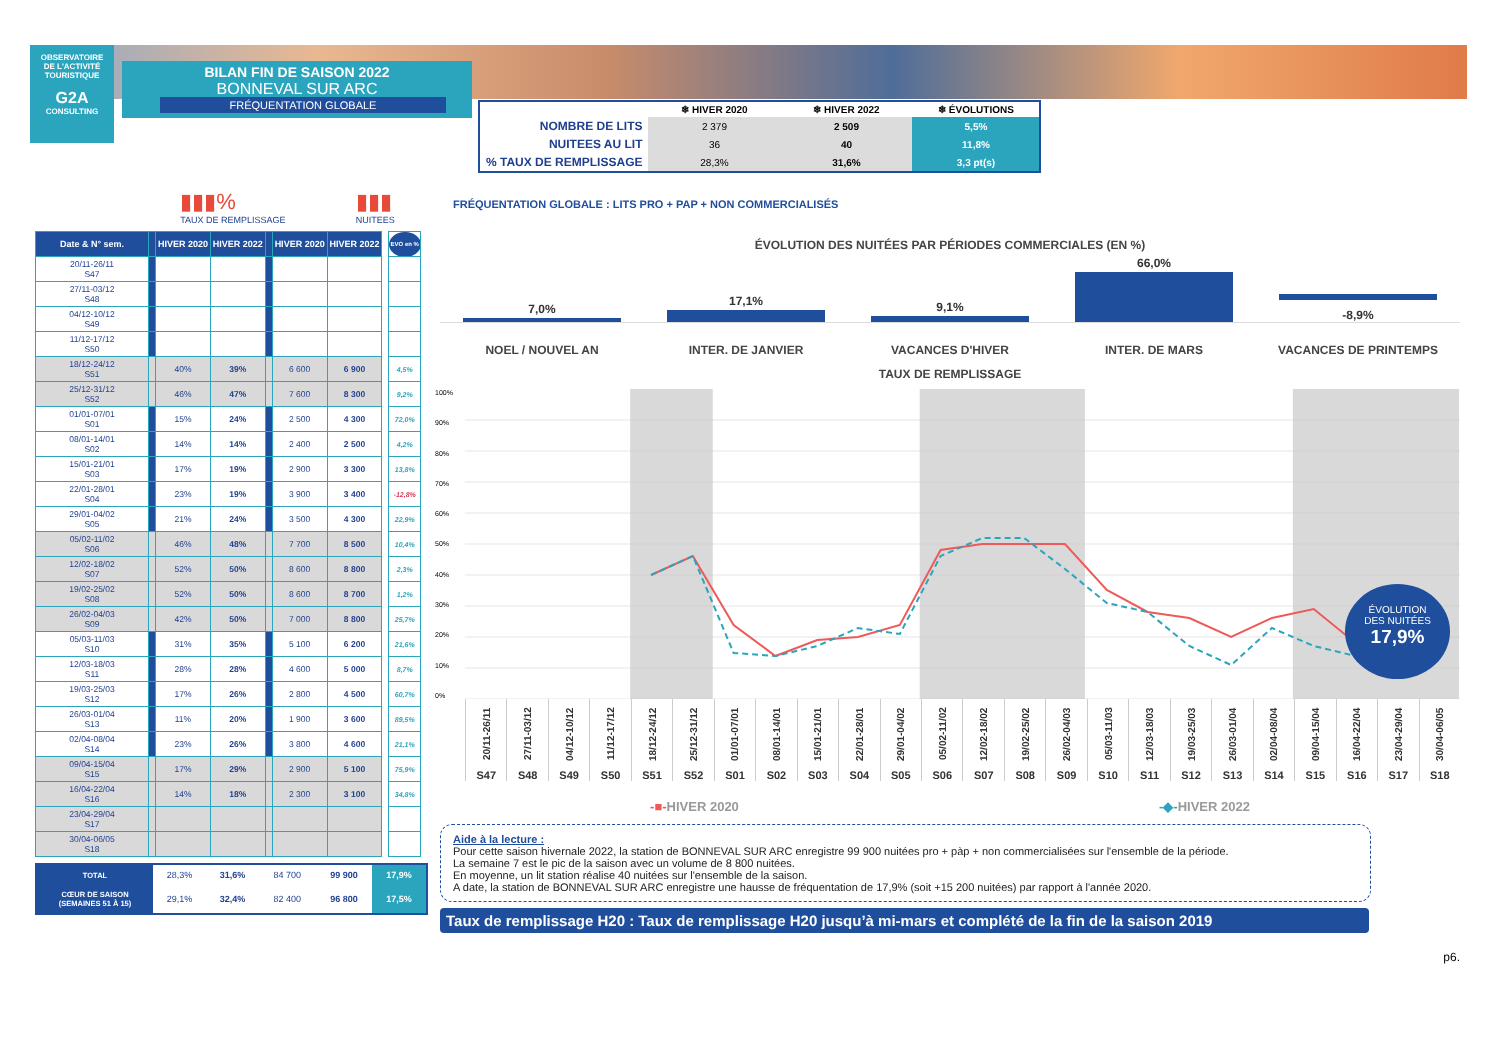OBSERVATOIRE
DE L'ACTIVITÉ
TOURISTIQUE
G2A
CONSULTING
BILAN FIN DE SAISON 2022
BONNEVAL SUR ARC
FRÉQUENTATION GLOBALE
| | ❄ HIVER 2020 | ❄ HIVER 2022 | ❄ ÉVOLUTIONS |
| --- | --- | --- | --- |
| NOMBRE DE LITS | 2 379 | 2 509 | 5,5% |
| NUITEES AU LIT | 36 | 40 | 11,8% |
| % TAUX DE REMPLISSAGE | 28,3% | 31,6% | 3,3 pt(s) |
▮▮▮%
TAUX DE REMPLISSAGE
▮▮▮
NUITEES
| Date & N° sem. | | HIVER 2020 | HIVER 2022 | | HIVER 2020 | HIVER 2022 | | EVO en % |
| --- | --- | --- | --- | --- | --- | --- | --- | --- |
| 20/11-26/11 S47 | | | | | | | | |
| 27/11-03/12 S48 | | | | | | | | |
| 04/12-10/12 S49 | | | | | | | | |
| 11/12-17/12 S50 | | | | | | | | |
| 18/12-24/12 S51 | | 40% | 39% | | 6 600 | 6 900 | | 4,5% |
| 25/12-31/12 S52 | | 46% | 47% | | 7 600 | 8 300 | | 9,2% |
| 01/01-07/01 S01 | | 15% | 24% | | 2 500 | 4 300 | | 72,0% |
| 08/01-14/01 S02 | | 14% | 14% | | 2 400 | 2 500 | | 4,2% |
| 15/01-21/01 S03 | | 17% | 19% | | 2 900 | 3 300 | | 13,8% |
| 22/01-28/01 S04 | | 23% | 19% | | 3 900 | 3 400 | | -12,8% |
| 29/01-04/02 S05 | | 21% | 24% | | 3 500 | 4 300 | | 22,9% |
| 05/02-11/02 S06 | | 46% | 48% | | 7 700 | 8 500 | | 10,4% |
| 12/02-18/02 S07 | | 52% | 50% | | 8 600 | 8 800 | | 2,3% |
| 19/02-25/02 S08 | | 52% | 50% | | 8 600 | 8 700 | | 1,2% |
| 26/02-04/03 S09 | | 42% | 50% | | 7 000 | 8 800 | | 25,7% |
| 05/03-11/03 S10 | | 31% | 35% | | 5 100 | 6 200 | | 21,6% |
| 12/03-18/03 S11 | | 28% | 28% | | 4 600 | 5 000 | | 8,7% |
| 19/03-25/03 S12 | | 17% | 26% | | 2 800 | 4 500 | | 60,7% |
| 26/03-01/04 S13 | | 11% | 20% | | 1 900 | 3 600 | | 89,5% |
| 02/04-08/04 S14 | | 23% | 26% | | 3 800 | 4 600 | | 21,1% |
| 09/04-15/04 S15 | | 17% | 29% | | 2 900 | 5 100 | | 75,9% |
| 16/04-22/04 S16 | | 14% | 18% | | 2 300 | 3 100 | | 34,8% |
| 23/04-29/04 S17 | | | | | | | | |
| 30/04-06/05 S18 | | | | | | | | |
| TOTAL | 28,3% | 31,6% | 84 700 | 99 900 | 17,9% |
| CŒUR DE SAISON (SEMAINES 51 À 15) | 29,1% | 32,4% | 82 400 | 96 800 | 17,5% |
FRÉQUENTATION GLOBALE : LITS PRO + PAP + NON COMMERCIALISÉS
ÉVOLUTION DES NUITÉES PAR PÉRIODES COMMERCIALES (EN %)
7,0%
17,1%
9,1%
66,0%
-8,9%
NOEL / NOUVEL AN
INTER. DE JANVIER
VACANCES D'HIVER
INTER. DE MARS
VACANCES DE PRINTEMPS
TAUX DE REMPLISSAGE
100%
90%
80%
70%
60%
50%
40%
30%
20%
10%
0%
ÉVOLUTION
DES NUITÉES
17,9%
20/11-26/11
S47
27/11-03/12
S48
04/12-10/12
S49
11/12-17/12
S50
18/12-24/12
S51
25/12-31/12
S52
01/01-07/01
S01
08/01-14/01
S02
15/01-21/01
S03
22/01-28/01
S04
29/01-04/02
S05
05/02-11/02
S06
12/02-18/02
S07
19/02-25/02
S08
26/02-04/03
S09
05/03-11/03
S10
12/03-18/03
S11
19/03-25/03
S12
26/03-01/04
S13
02/04-08/04
S14
09/04-15/04
S15
16/04-22/04
S16
23/04-29/04
S17
30/04-06/05
S18
-■-HIVER 2020 -◆-HIVER 2022
Aide à la lecture :
Pour cette saison hivernale 2022, la station de BONNEVAL SUR ARC enregistre 99 900 nuitées pro + pàp + non commercialisées sur l'ensemble de la période.
La semaine 7 est le pic de la saison avec un volume de 8 800 nuitées.
En moyenne, un lit station réalise 40 nuitées sur l'ensemble de la saison.
A date, la station de BONNEVAL SUR ARC enregistre une hausse de fréquentation de 17,9% (soit +15 200 nuitées) par rapport à l'année 2020.
Taux de remplissage H20 : Taux de remplissage H20 jusqu’à mi-mars et complété de la fin de la saison 2019
p6.